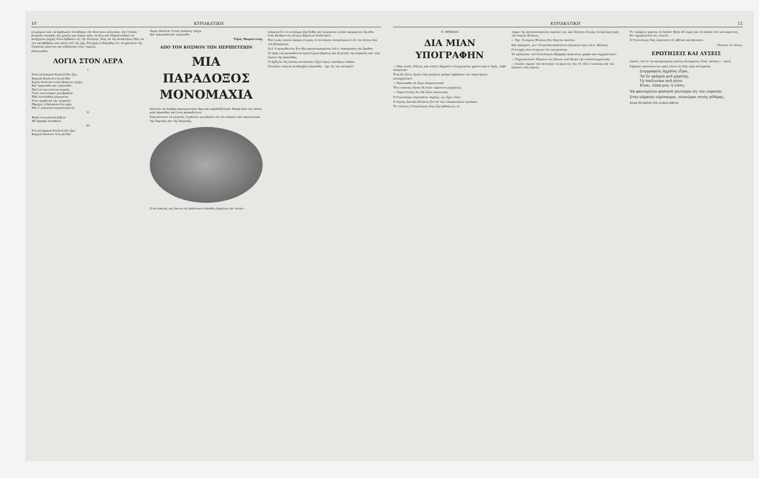10 ΚΥΡΙΑΚΑΤΙΚΗ
νὰ φύγωσι καὶ νὰ ἀφήσωσιν ἐλευθέραν τὴν δύστηνον μέλισσαν, ἀλλ' ἕνεκα ἀτυχοῦς στροφῆς τῆς χειρός μου ἔφυγε πρὸς τὰ ἄνω καὶ ἐξηκολούθησε νὰ ἀνέρχηται μέχρις ὅτου ἔφθασεν εἰς τὴν Σελήνην. Πῶς νὰ τὴν ἀνακτήσω; Πῶς νὰ τὸν καταβιβάσω καὶ πάλιν ἐπὶ τῆς γῆς; Εὐτυχῶς ἐνθυμήθην ὅτι τὰ φασόλια τῆς Τουρκίας φύονται καὶ αὐξάνουσι λίαν ταχέως.
(Ἀκολουθεῖ)
ΛΟΓΙΑ ΣΤΟΝ ΑΕΡΑ
I
Στὴν γῆ καμμιὰ δουλειὰ δὲν ἔχω
Καμμιὰ δουλειὰ στὴ γῆ ἐδῶ
Χωρὶς δουλειὰ στοὺς δρόμους τρέχω
Καὶ τραγουδῶ καὶ τραγουδῶ.
Ἐκεῖ σὲ ταντελένια στρῶσι
Γιατὶ τοῦ κλέψαν μιὰ βραδυὰ
Ἐδῶ λουλούδια μυρωμένα
Στὴν παρθενιὰ τὴν τρομαλή.
Παρέχει ἡ θάλασσα ὅλο χάρι
Μὰ τί γλωσσοῦ κεμπαλισμένη!
II
Ψηλὰ στὸ γαλανὸ βιβλίο
Μὲ ἄγραφο κατεβατό.
III
Στὴ γῆ καμμιὰ δουλειὰ δὲν ἔχω
Καμμιὰ δουλειὰ 'στὴ γῆ ἐδῶ
Χωρὶς δουλειὰ 'στοὺς δρόμους τρέχω
Καὶ τραγουδῶ καὶ τραγουδῶ.
Τῖμος Μωραϊτίνης
ΑΠΟ ΤΟΝ ΚΟΣΜΟΝ ΤΩΝ ΠΕΡΙΠΕΤΕΙΩΝ
ΜΙΑ ΠΑΡΑΔΟΞΟΣ ΜΟΝΟΜΑΧΙΑ
Δύναται νὰ ὑπάρξῃ περιεργότερον ἅμα καὶ παραδοξότερον θέαμα ἀπὸ τὴν πάλην μιᾶς ἀρκούδας καὶ ἑνὸς κροκοδείλου;
Σπανιώτατον τὸ γεγονός, ἢ μᾶλλον μοναδικὸν εἰς τὸν κόσμον τῶν περιπετειῶν τῆς Ἀφρικῆς καὶ τῆς Ἀμερικῆς.
Ὁ ἀντίπαλός της ἔκειτο εἰς ἀπόστασιν δεκάδος βημάτων ἀπ' αὐτήν...
ἐπέρανα ὅτι τὸ κτύπημα εἶχε δοθῇ, καὶ ἐπερίμενα λοιπὸν κρυμμένος ὄπισθεν ἑνὸς δένδρου εἰς ὀλίγων βημάτων ἀπόστασιν.
Ἐπὶ τινὰς λοιπὸν ἀκόμη στιγμὰς οἱ ἀντίπαλοι ἀνεμέτρουν ὁ εἷς τὸν ἄλλον διὰ τοῦ βλέμματος.
Ἀλλ' ὁ κροκόδειλος ἦτο ἤδη προητοιμασμένος διὰ ν' ἀποκρούσῃ τὴν ἔφοδον.
Ἡ οὐρὰ τοῦ κροκοδείλου ἐμαστίγωσε βαρέως καὶ ἀνηλεῶς τὴν κεφαλὴν καὶ τοὺς ὤμους τῆς ἀρκούδας.
Ἡ ὄχθη ἐκ τῆς ὁποίας κατέπεσαν εἶχεν ὕψος τεσσάρων ποδῶν.
Συνεπῶς νικητὴς ἀνεδείχθη ἡ ἀρκούδα... ὄχι εἰς τὸν ποταμόν!
ΚΥΡΙΑΚΑΤΙΚΗ 11
E. HERMAN
ΔΙΑ ΜΙΑΝ ΥΠΟΓΡΑΦΗΝ
— Μὴν κλαῖς, Νέλλη, μὴν κλαῖς! θαρρεῖτε εὐτυχισμένοι χρόνοι καὶ σ' ἐμᾶς. Λάβε ὑπομονήν!
Ἐνῷ δὲ οὗτος ὡμίλει δύο μεγάλοι μαῦροι ὀφθαλμοὶ τὸν παρετήρουν μελαγχολικοὶ.
— Προσπαθῶ νὰ εἶμαι ὑπομονητική!
Ἦτο νεανίας εἴκοσι ἓξ ἐτῶν· ἐφαίνετο ρωμαλέος.
— Τώρα ἐλπίζω ὅτι θὰ εἶσαι καλλίτερα.
Ὁ Γουλιέλμος περιεπάτει ταχέως, ὡς εἶχεν εἴπει.
Ὁ κύριος Δανιὴλ Βόλκενς ἦτο ἐκ τῶν εὐπορωτέρων ἐμπόρων.
Ἐν τούτοις ὁ Γουλιέλμος Ρῶς εἶχε φθάσῃ εἰς τὸ
τέρμα τῆς κατεσπευσμένης πορείας του, καὶ ἐζήτησε δειλῶς νὰ ὁμιλήσῃ πρὸς τὸν κύριον Βίλκενς.
— Ὄχι. Ὁ κύριος Βίλκενς δὲν δέχεται κανένα.
Καὶ πράγματι, μετ' ὀλίγα δευτερόλεπτα εὑρίσκετο πρὸ τοῦ κ. Βίλκενς.
Ὁ ἀτυχὴς νέος ἐνόμισεν ὅτι ὀνειρεύεται.
Τὸ πρόσωπον τοῦ Γουλιέλμου ἐξέφραζε ὑπερτάτην χαρὰν καὶ εὐχαρίστησιν.
— Εὐχολώτατον! Πήγαινε εἰς ὅποιον σοῦ ἔδωκε τὴν συναλλαγματικήν.
— Λοιπὸν γύρισε τὴν Δευτέραν τὸ πρωΐ εἰς τὰς 10, εἶπε ὁ νεανίας καὶ τοῦ ἐγύρισε τοὺς ὤμους.
Ἐν τεμάχιον χάρτου τὸ ὁποῖον ἤξιζε 20 λίρας καὶ τὸ ὁποῖον ἐπὶ τοῦ παρόντος δὲν ἐχρησίμευεν εἰς τίποτε!...
Ὁ Γουλιέλμος Ρῶς εὑρίσκετο εἰς ἀθλίαν κατάστασιν.
(Ἕπεται τὸ τέλος).
ΕΡΩΤΗΣΕΙΣ ΚΑΙ ΛΥΣΕΙΣ
Λύσεις τοῦ ἐν τῷ προηγουμένῳ φύλλῳ αἰνίγματος εἶναι: γαλήνη — γαλῆ
Σήμερον προτείνονται πρὸς λύσιν τὰ ἑξῆς τρία αἰνίγματα:
Συγγραφεὺς ἀρχαῖος εἶμαι,
Ἂν ἓν γράμμα μοῦ χαρίσῃς.
Τὸ ὑπόλοιπον ποῦ μένει
Εἶναι, λύπα μου, ἡ λύσις.
Ἐκ φαινομένου φυσικοῦ γεννῶμαι εἰς τὸν οὐρανόν.
Στὸν οὐρανὸν εὑρίσκομαι, πλανῶμαι στοὺς αἰθέρας.
Δῶρα θὰ δοθοῦν διὰ κλήρου βιβλία.